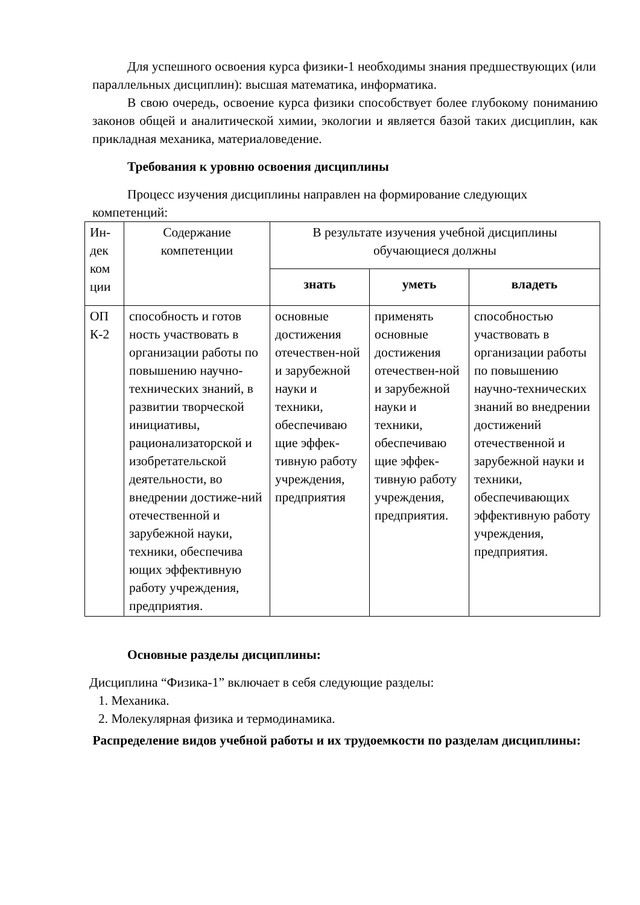Для успешного освоения курса физики-1 необходимы знания предшествующих (или параллельных дисциплин): высшая математика, информатика.
В свою очередь, освоение курса физики способствует более глубокому пониманию законов общей и аналитической химии, экологии и является базой таких дисциплин, как прикладная механика, материаловедение.
Требования к уровню освоения дисциплины
Процесс изучения дисциплины направлен на формирование следующих компетенций:
| Ин-дек ком ции | Содержание компетенции | В результате изучения учебной дисциплины обучающиеся должны | | |
| --- | --- | --- | --- | --- |
| | | знать | уметь | владеть |
| ОП К-2 | способность и готов ность участвовать в организации работы по повышению научно-технических знаний, в развитии творческой инициативы, рационализаторской и изобретательской деятельности, во внедрении достиже-ний отечественной и зарубежной науки, техники, обеспечива ющих эффективную работу учреждения, предприятия. | основные достижения отечествен-ной и зарубежной науки и техники, обеспечиваю щие эффек-тивную работу учреждения, предприятия | применять основные достижения отечествен-ной и зарубежной науки и техники, обеспечиваю щие эффек-тивную работу учреждения, предприятия. | способностью участвовать в организации работы по повышению научно-технических знаний во внедрении достижений отечественной и зарубежной науки и техники, обеспечивающих эффективную работу учреждения, предприятия. |
Основные разделы дисциплины:
Дисциплина “Физика-1” включает в себя следующие разделы:
1. Механика.
2. Молекулярная физика и термодинамика.
Распределение видов учебной работы и их трудоемкости по разделам дисциплины: